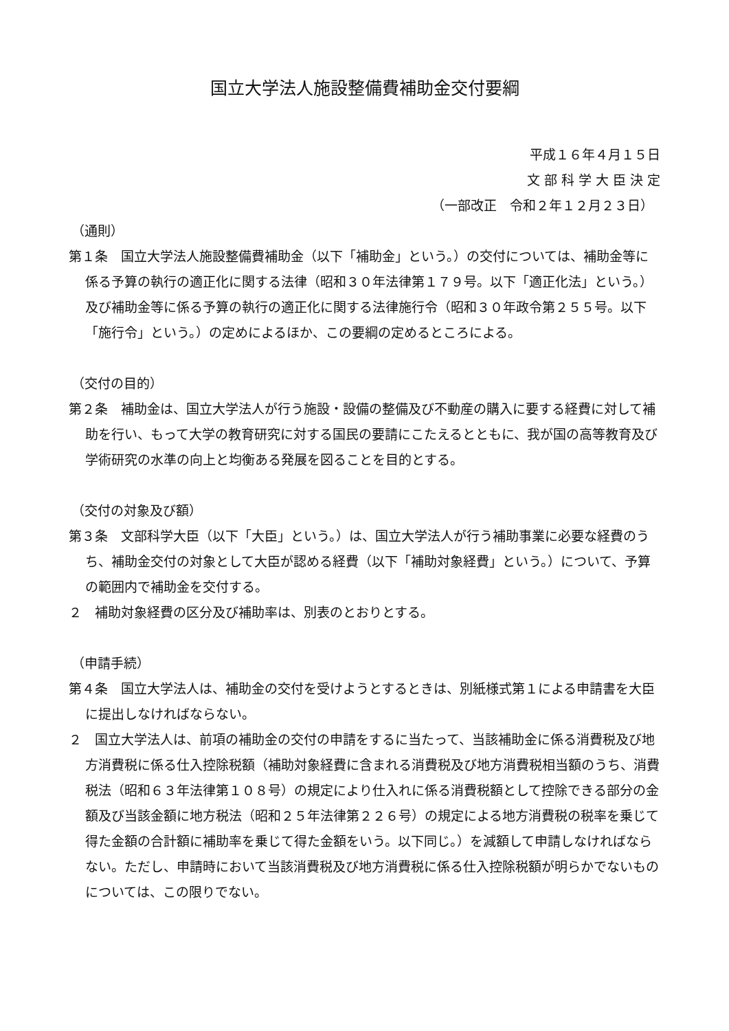国立大学法人施設整備費補助金交付要綱
平成１６年４月１５日
文 部 科 学 大 臣 決 定
（一部改正　令和２年１２月２３日）
（通則）
第１条　国立大学法人施設整備費補助金（以下「補助金」という。）の交付については、補助金等に係る予算の執行の適正化に関する法律（昭和３０年法律第１７９号。以下「適正化法」という。）及び補助金等に係る予算の執行の適正化に関する法律施行令（昭和３０年政令第２５５号。以下「施行令」という。）の定めによるほか、この要綱の定めるところによる。
（交付の目的）
第２条　補助金は、国立大学法人が行う施設・設備の整備及び不動産の購入に要する経費に対して補助を行い、もって大学の教育研究に対する国民の要請にこたえるとともに、我が国の高等教育及び学術研究の水準の向上と均衡ある発展を図ることを目的とする。
（交付の対象及び額）
第３条　文部科学大臣（以下「大臣」という。）は、国立大学法人が行う補助事業に必要な経費のうち、補助金交付の対象として大臣が認める経費（以下「補助対象経費」という。）について、予算の範囲内で補助金を交付する。
２　補助対象経費の区分及び補助率は、別表のとおりとする。
（申請手続）
第４条　国立大学法人は、補助金の交付を受けようとするときは、別紙様式第１による申請書を大臣に提出しなければならない。
２　国立大学法人は、前項の補助金の交付の申請をするに当たって、当該補助金に係る消費税及び地方消費税に係る仕入控除税額（補助対象経費に含まれる消費税及び地方消費税相当額のうち、消費税法（昭和６３年法律第１０８号）の規定により仕入れに係る消費税額として控除できる部分の金額及び当該金額に地方税法（昭和２５年法律第２２６号）の規定による地方消費税の税率を乗じて得た金額の合計額に補助率を乗じて得た金額をいう。以下同じ。）を減額して申請しなければならない。ただし、申請時において当該消費税及び地方消費税に係る仕入控除税額が明らかでないものについては、この限りでない。